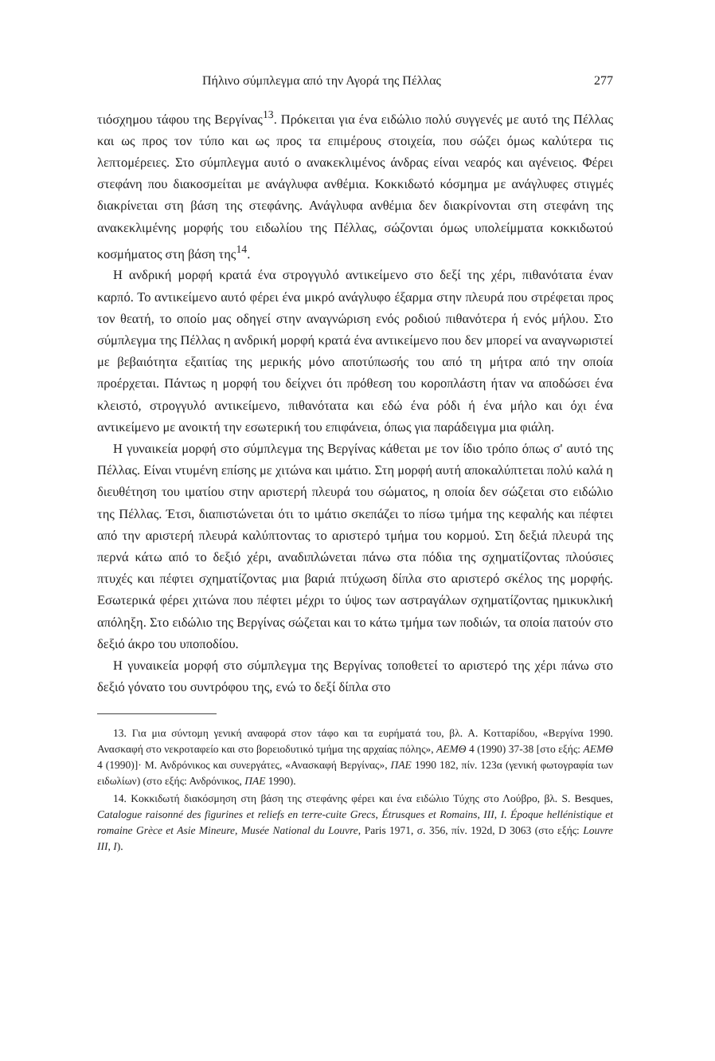Πήλινο σύμπλεγμα από την Αγορά της Πέλλας 277
τιόσχημου τάφου της Βεργίνας<sup>13</sup>. Πρόκειται για ένα ειδώλιο πολύ συγγενές με αυτό της Πέλλας και ως προς τον τύπο και ως προς τα επιμέρους στοιχεία, που σώζει όμως καλύτερα τις λεπτομέρειες. Στο σύμπλεγμα αυτό ο ανακεκλιμένος άνδρας είναι νεαρός και αγένειος. Φέρει στεφάνη που διακοσμείται με ανάγλυφα ανθέμια. Κοκκιδωτό κόσμημα με ανάγλυφες στιγμές διακρίνεται στη βάση της στεφάνης. Ανάγλυφα ανθέμια δεν διακρίνονται στη στεφάνη της ανακεκλιμένης μορφής του ειδωλίου της Πέλλας, σώζονται όμως υπολείμματα κοκκιδωτού κοσμήματος στη βάση της<sup>14</sup>.
Η ανδρική μορφή κρατά ένα στρογγυλό αντικείμενο στο δεξί της χέρι, πιθανότατα έναν καρπό. Το αντικείμενο αυτό φέρει ένα μικρό ανάγλυφο έξαρμα στην πλευρά που στρέφεται προς τον θεατή, το οποίο μας οδηγεί στην αναγνώριση ενός ροδιού πιθανότερα ή ενός μήλου. Στο σύμπλεγμα της Πέλλας η ανδρική μορφή κρατά ένα αντικείμενο που δεν μπορεί να αναγνωριστεί με βεβαιότητα εξαιτίας της μερικής μόνο αποτύπωσής του από τη μήτρα από την οποία προέρχεται. Πάντως η μορφή του δείχνει ότι πρόθεση του κοροπλάστη ήταν να αποδώσει ένα κλειστό, στρογγυλό αντικείμενο, πιθανότατα και εδώ ένα ρόδι ή ένα μήλο και όχι ένα αντικείμενο με ανοικτή την εσωτερική του επιφάνεια, όπως για παράδειγμα μια φιάλη.
Η γυναικεία μορφή στο σύμπλεγμα της Βεργίνας κάθεται με τον ίδιο τρόπο όπως σ' αυτό της Πέλλας. Είναι ντυμένη επίσης με χιτώνα και ιμάτιο. Στη μορφή αυτή αποκαλύπτεται πολύ καλά η διευθέτηση του ιματίου στην αριστερή πλευρά του σώματος, η οποία δεν σώζεται στο ειδώλιο της Πέλλας. Έτσι, διαπιστώνεται ότι το ιμάτιο σκεπάζει το πίσω τμήμα της κεφαλής και πέφτει από την αριστερή πλευρά καλύπτοντας το αριστερό τμήμα του κορμού. Στη δεξιά πλευρά της περνά κάτω από το δεξιό χέρι, αναδιπλώνεται πάνω στα πόδια της σχηματίζοντας πλούσιες πτυχές και πέφτει σχηματίζοντας μια βαριά πτύχωση δίπλα στο αριστερό σκέλος της μορφής. Εσωτερικά φέρει χιτώνα που πέφτει μέχρι το ύψος των αστραγάλων σχηματίζοντας ημικυκλική απόληξη. Στο ειδώλιο της Βεργίνας σώζεται και το κάτω τμήμα των ποδιών, τα οποία πατούν στο δεξιό άκρο του υποποδίου.
Η γυναικεία μορφή στο σύμπλεγμα της Βεργίνας τοποθετεί το αριστερό της χέρι πάνω στο δεξιό γόνατο του συντρόφου της, ενώ το δεξί δίπλα στο
13. Για μια σύντομη γενική αναφορά στον τάφο και τα ευρήματά του, βλ. Α. Κοτταρίδου, «Βεργίνα 1990. Ανασκαφή στο νεκροταφείο και στο βορειοδυτικό τμήμα της αρχαίας πόλης», ΑΕΜΘ 4 (1990) 37-38 [στο εξής: ΑΕΜΘ 4 (1990)]· Μ. Ανδρόνικος και συνεργάτες, «Ανασκαφή Βεργίνας», ΠΑΕ 1990 182, πίν. 123α (γενική φωτογραφία των ειδωλίων) (στο εξής: Ανδρόνικος, ΠΑΕ 1990).
14. Κοκκιδωτή διακόσμηση στη βάση της στεφάνης φέρει και ένα ειδώλιο Τύχης στο Λούβρο, βλ. S. Besques, Catalogue raisonné des figurines et reliefs en terre-cuite Grecs, Étrusques et Romains, III, I. Époque hellénistique et romaine Grèce et Asie Mineure, Musée National du Louvre, Paris 1971, σ. 356, πίν. 192d, D 3063 (στο εξής: Louvre III, I).